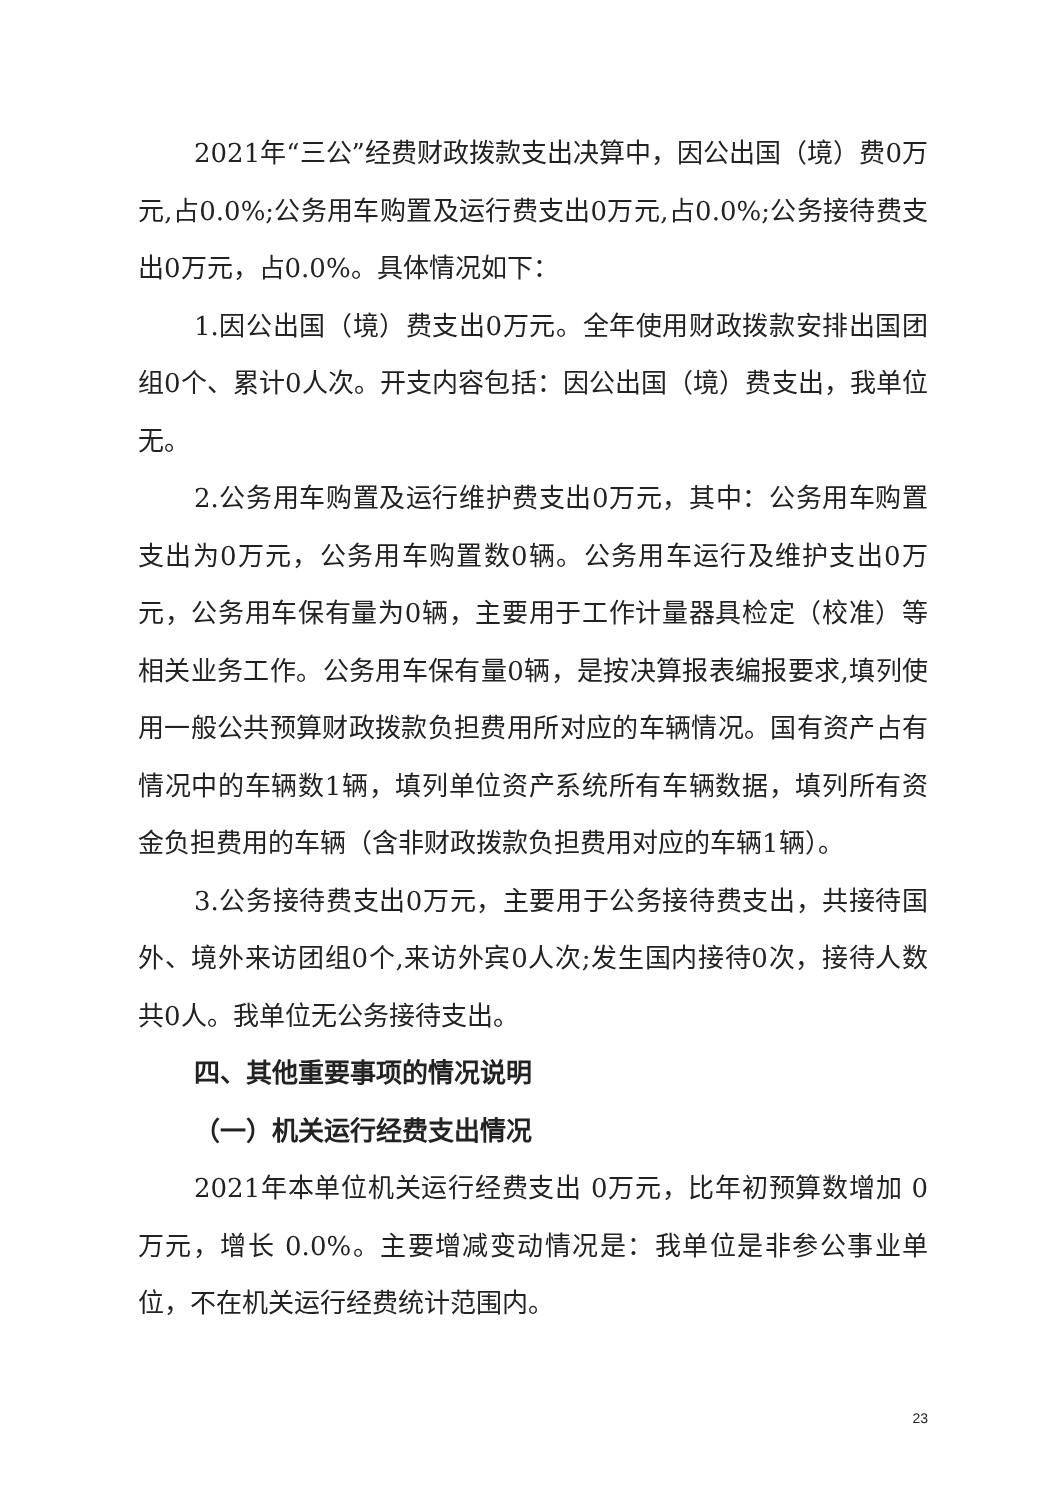2021年“三公”经费财政拨款支出决算中，因公出国（境）费0万元,占0.0%;公务用车购置及运行费支出0万元,占0.0%;公务接待费支出0万元，占0.0%。具体情况如下：
1.因公出国（境）费支出0万元。全年使用财政拨款安排出国团组0个、累计0人次。开支内容包括：因公出国（境）费支出，我单位无。
2.公务用车购置及运行维护费支出0万元，其中：公务用车购置支出为0万元，公务用车购置数0辆。公务用车运行及维护支出0万元，公务用车保有量为0辆，主要用于工作计量器具检定（校准）等相关业务工作。公务用车保有量0辆，是按决算报表编报要求,填列使用一般公共预算财政拨款负担费用所对应的车辆情况。国有资产占有情况中的车辆数1辆，填列单位资产系统所有车辆数据，填列所有资金负担费用的车辆（含非财政拨款负担费用对应的车辆1辆）。
3.公务接待费支出0万元，主要用于公务接待费支出，共接待国外、境外来访团组0个,来访外宾0人次;发生国内接待0次，接待人数共0人。我单位无公务接待支出。
四、其他重要事项的情况说明
（一）机关运行经费支出情况
2021年本单位机关运行经费支出 0万元，比年初预算数增加 0万元，增长 0.0%。主要增减变动情况是：我单位是非参公事业单位，不在机关运行经费统计范围内。
23